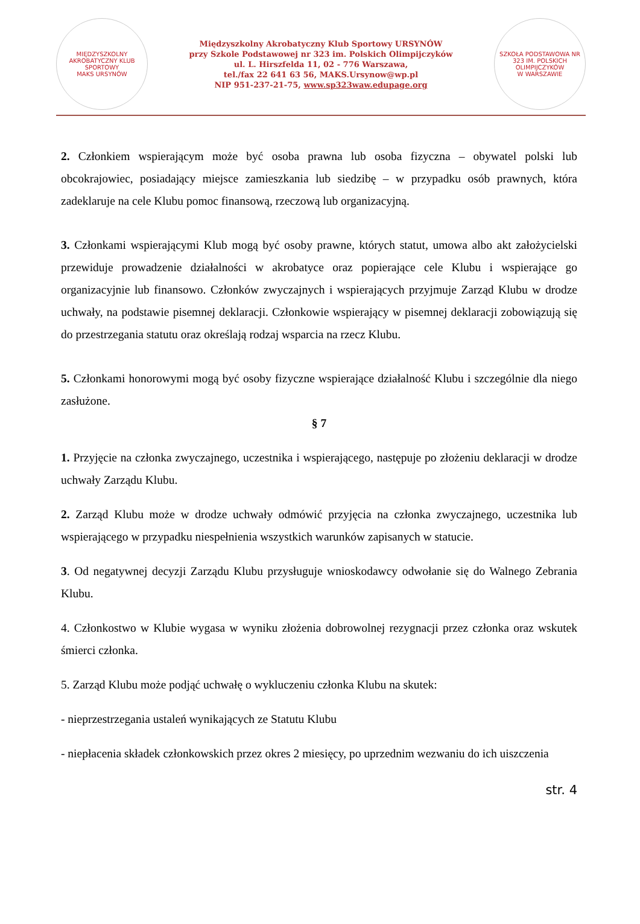MIĘDZYSZKOLNY AKROBATYCZNY KLUB SPORTOWY
MAKS URSYNÓW
Międzyszkolny Akrobatyczny Klub Sportowy URSYNÓW
przy Szkole Podstawowej nr 323 im. Polskich Olimpijczyków
ul. L. Hirszfelda 11, 02 - 776 Warszawa,
tel./fax 22 641 63 56, MAKS.Ursynow@wp.pl
NIP 951-237-21-75, www.sp323waw.edupage.org
SZKOŁA PODSTAWOWA NR 323 IM. POLSKICH OLIMPIJCZYKÓW
W WARSZAWIE
2. Członkiem wspierającym może być osoba prawna lub osoba fizyczna – obywatel polski lub obcokrajowiec, posiadający miejsce zamieszkania lub siedzibę – w przypadku osób prawnych, która zadeklaruje na cele Klubu pomoc finansową, rzeczową lub organizacyjną.
3. Członkami wspierającymi Klub mogą być osoby prawne, których statut, umowa albo akt założycielski przewiduje prowadzenie działalności w akrobatyce oraz popierające cele Klubu i wspierające go organizacyjnie lub finansowo. Członków zwyczajnych i wspierających przyjmuje Zarząd Klubu w drodze uchwały, na podstawie pisemnej deklaracji. Członkowie wspierający w pisemnej deklaracji zobowiązują się do przestrzegania statutu oraz określają rodzaj wsparcia na rzecz Klubu.
5. Członkami honorowymi mogą być osoby fizyczne wspierające działalność Klubu i szczególnie dla niego zasłużone.
§ 7
1. Przyjęcie na członka zwyczajnego, uczestnika i wspierającego, następuje po złożeniu deklaracji w drodze uchwały Zarządu Klubu.
2. Zarząd Klubu może w drodze uchwały odmówić przyjęcia na członka zwyczajnego, uczestnika lub wspierającego w przypadku niespełnienia wszystkich warunków zapisanych w statucie.
3. Od negatywnej decyzji Zarządu Klubu przysługuje wnioskodawcy odwołanie się do Walnego Zebrania Klubu.
4. Członkostwo w Klubie wygasa w wyniku złożenia dobrowolnej rezygnacji przez członka oraz wskutek śmierci członka.
5. Zarząd Klubu może podjąć uchwałę o wykluczeniu członka Klubu na skutek:
- nieprzestrzegania ustaleń wynikających ze Statutu Klubu
- niepłacenia składek członkowskich przez okres 2 miesięcy, po uprzednim wezwaniu do ich uiszczenia
str. 4